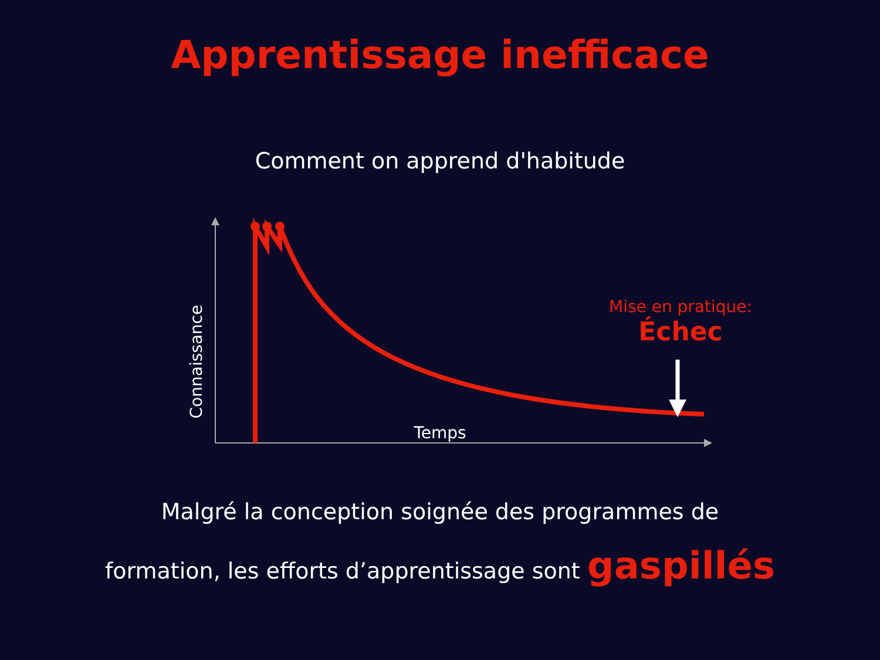Apprentissage inefficace
Comment on apprend d'habitude
Connaissance
Mise en pratique:
Échec
Temps
Malgré la conception soignée des programmes de
formation, les efforts d’apprentissage sont gaspillés